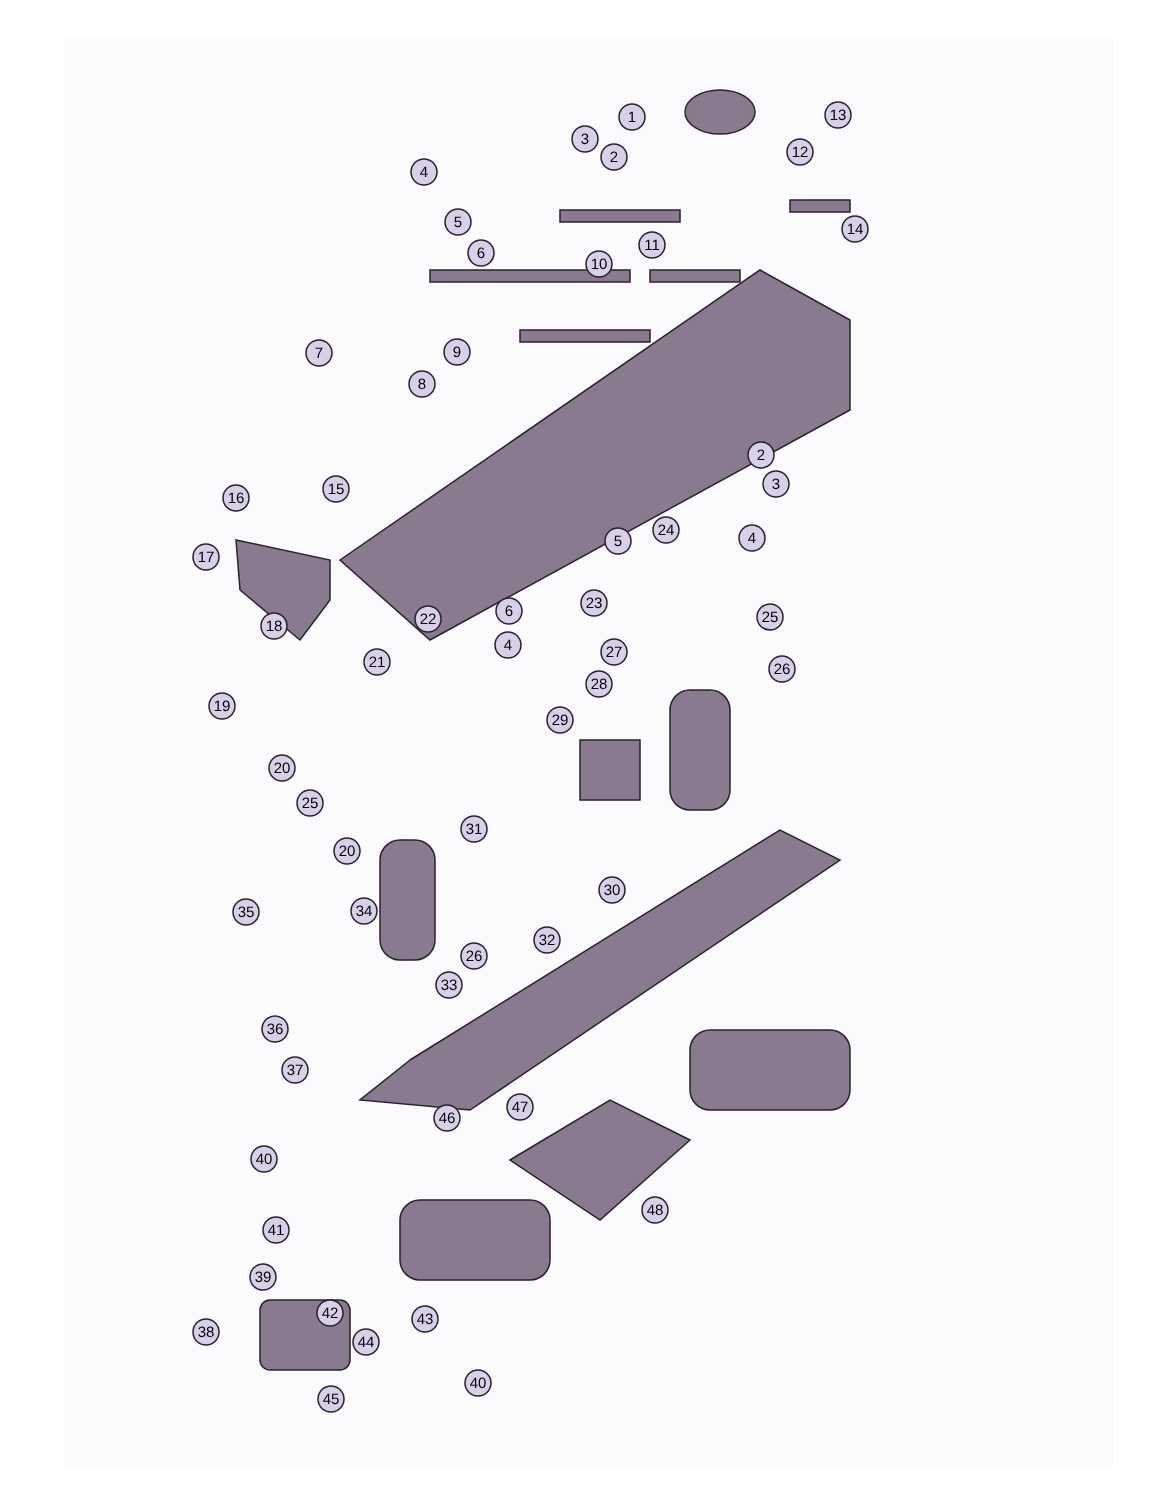1
13
3
2
12
4
5
14
6
11
10
9
7
8
2
3
15
16
24
5
4
17
23
6
25
22
18
4
27
21
26
28
19
29
20
25
31
20
30
34
35
32
26
33
36
37
47
46
40
48
41
39
42
43
38
44
40
45